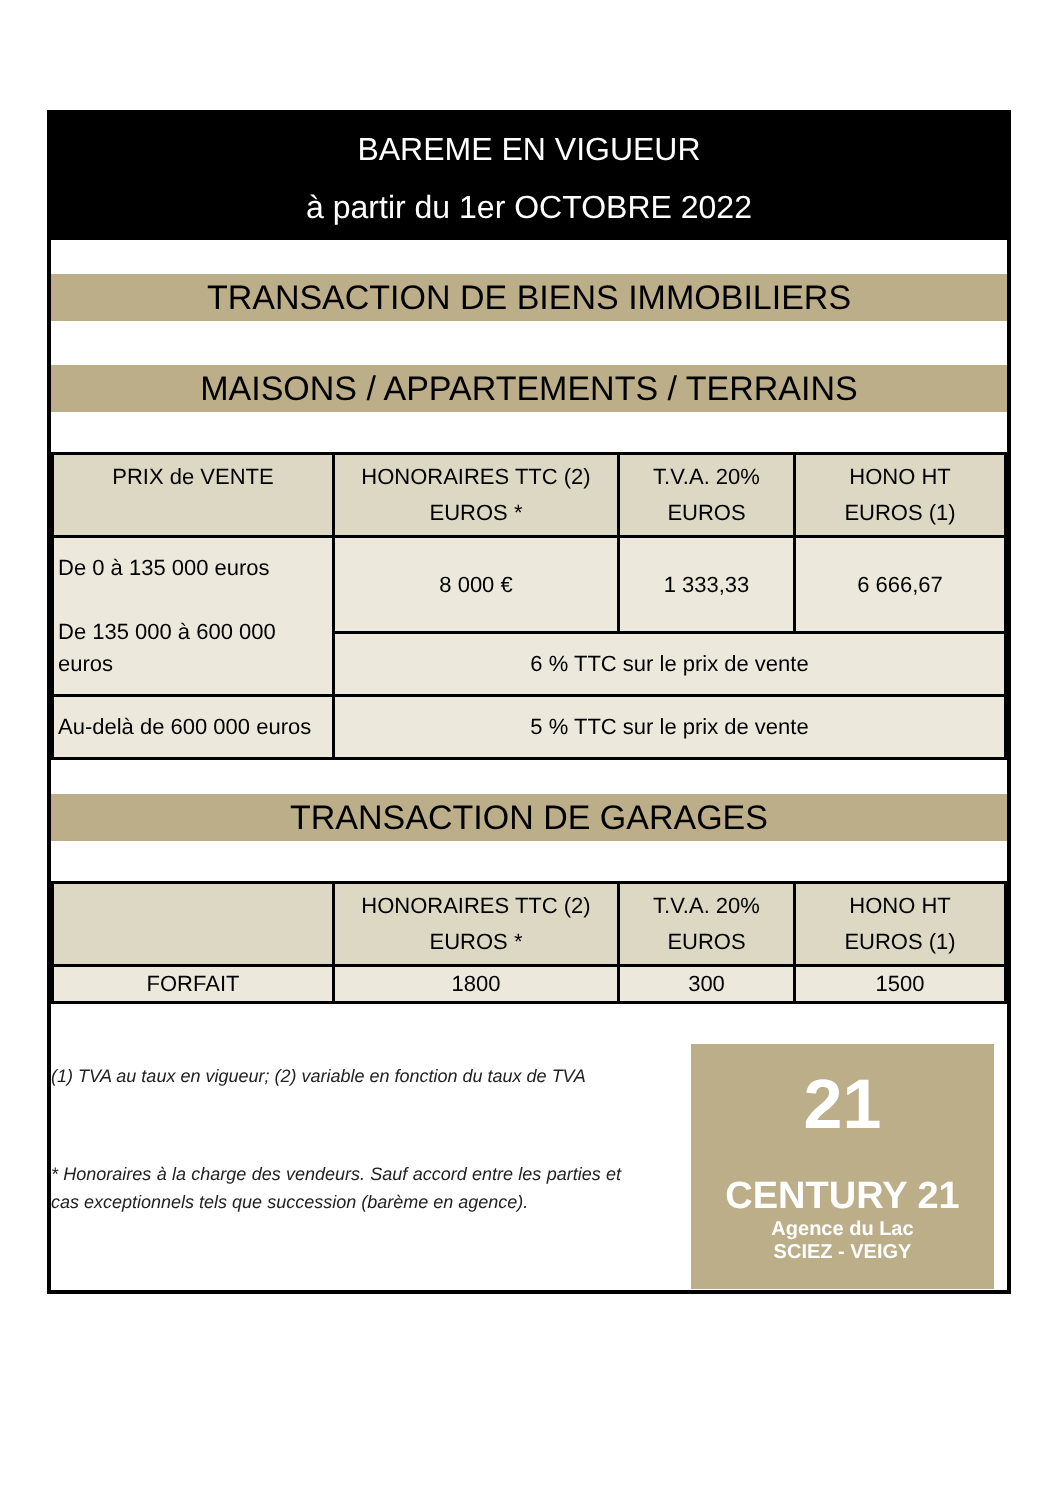BAREME EN VIGUEUR
à partir du 1er OCTOBRE 2022
TRANSACTION DE BIENS IMMOBILIERS
MAISONS / APPARTEMENTS / TERRAINS
| PRIX de VENTE | HONORAIRES TTC (2) EUROS * | T.V.A. 20% EUROS | HONO HT EUROS (1) |
| --- | --- | --- | --- |
| De 0 à 135 000 euros De 135 000 à 600 000 euros | 8 000 € | 1 333,33 | 6 666,67 |
| | 6 % TTC sur le prix de vente | | |
| Au-delà de 600 000 euros | 5 % TTC sur le prix de vente | | |
TRANSACTION DE GARAGES
| | HONORAIRES TTC (2) EUROS * | T.V.A. 20% EUROS | HONO HT EUROS (1) |
| --- | --- | --- | --- |
| FORFAIT | 1800 | 300 | 1500 |
(1) TVA au taux en vigueur; (2) variable en fonction du taux de TVA
* Honoraires à la charge des vendeurs. Sauf accord entre les parties et cas exceptionnels tels que succession (barème en agence).
21
CENTURY 21
Agence du Lac
SCIEZ - VEIGY